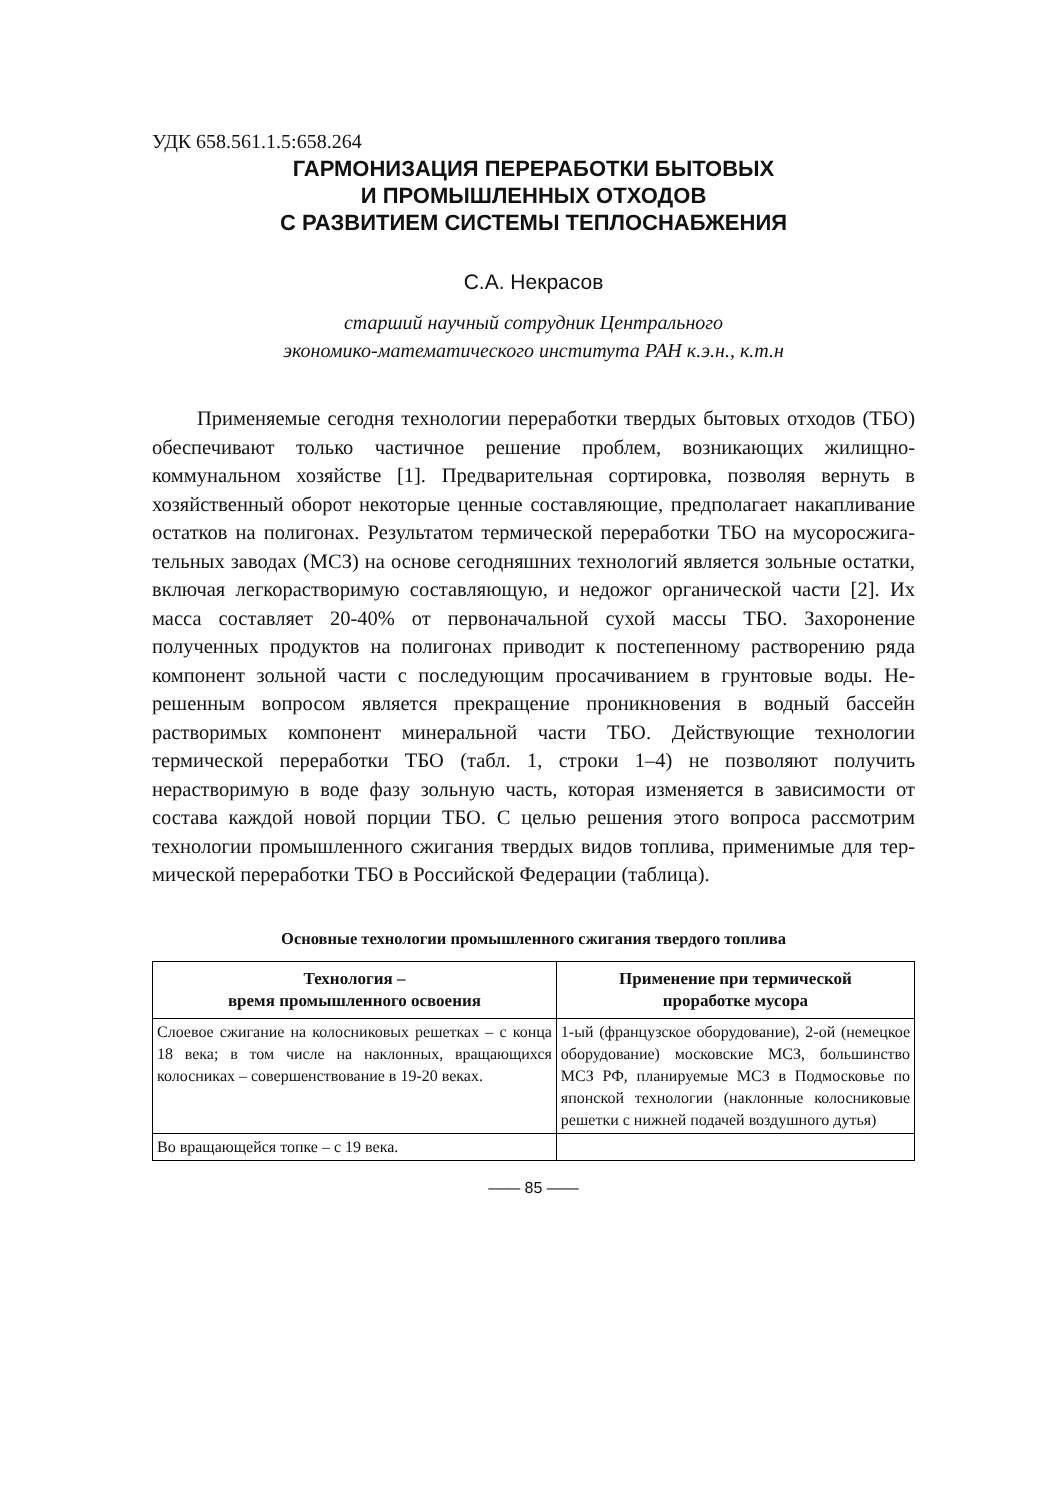УДК 658.561.1.5:658.264
ГАРМОНИЗАЦИЯ ПЕРЕРАБОТКИ БЫТОВЫХ
И ПРОМЫШЛЕННЫХ ОТХОДОВ
С РАЗВИТИЕМ СИСТЕМЫ ТЕПЛОСНАБЖЕНИЯ
С.А. Некрасов
старший научный сотрудник Центрального
экономико-математического института РАН к.э.н., к.т.н
Применяемые сегодня технологии переработки твердых бытовых отходов (ТБО) обеспечивают только частичное решение проблем, возникающих жилищно-коммунальном хозяйстве [1]. Предваритель­ная сортировка, позволяя вернуть в хозяйственный оборот некоторые ценные составляющие, предполагает накапливание остатков на поли­гонах. Результатом термической переработки ТБО на мусоросжига­тельных заводах (МСЗ) на основе сегодняшних технологий является зольные остатки, включая легкорастворимую составляющую, и недожог органической части [2]. Их масса составляет 20-40% от пер­воначальной сухой массы ТБО. Захоронение полученных продуктов на полигонах приводит к постепенному растворению ряда компонент зольной части с последующим просачиванием в грунтовые воды. Не­решенным вопросом является прекращение проникновения в водный бассейн растворимых компонент минеральной части ТБО. Действую­щие технологии термической переработки ТБО (табл. 1, строки 1–4) не позволяют получить нерастворимую в воде фазу зольную часть, которая изменяется в зависимости от состава каждой новой порции ТБО. С целью решения этого вопроса рассмотрим технологии про­мышленного сжигания твердых видов топлива, применимые для тер­мической переработки ТБО в Российской Федерации (таблица).
Основные технологии промышленного сжигания твердого топлива
| Технология – время промышленного освоения | Применение при термической проработке мусора |
| --- | --- |
| Слоевое сжигание на колосниковых ре­шетках – с конца 18 века; в том числе на наклонных, вращающихся колосниках – совершенствование в 19-20 веках. | 1-ый (французское оборудование), 2-ой (немецкое оборудование) москов­ские МСЗ, большинство МСЗ РФ, планируемые МСЗ в Подмосковье по японской технологии (наклонные ко­лосниковые решетки с нижней пода­чей воздушного дутья) |
| Во вращающейся топке – с 19 века. | |
―― 85 ――